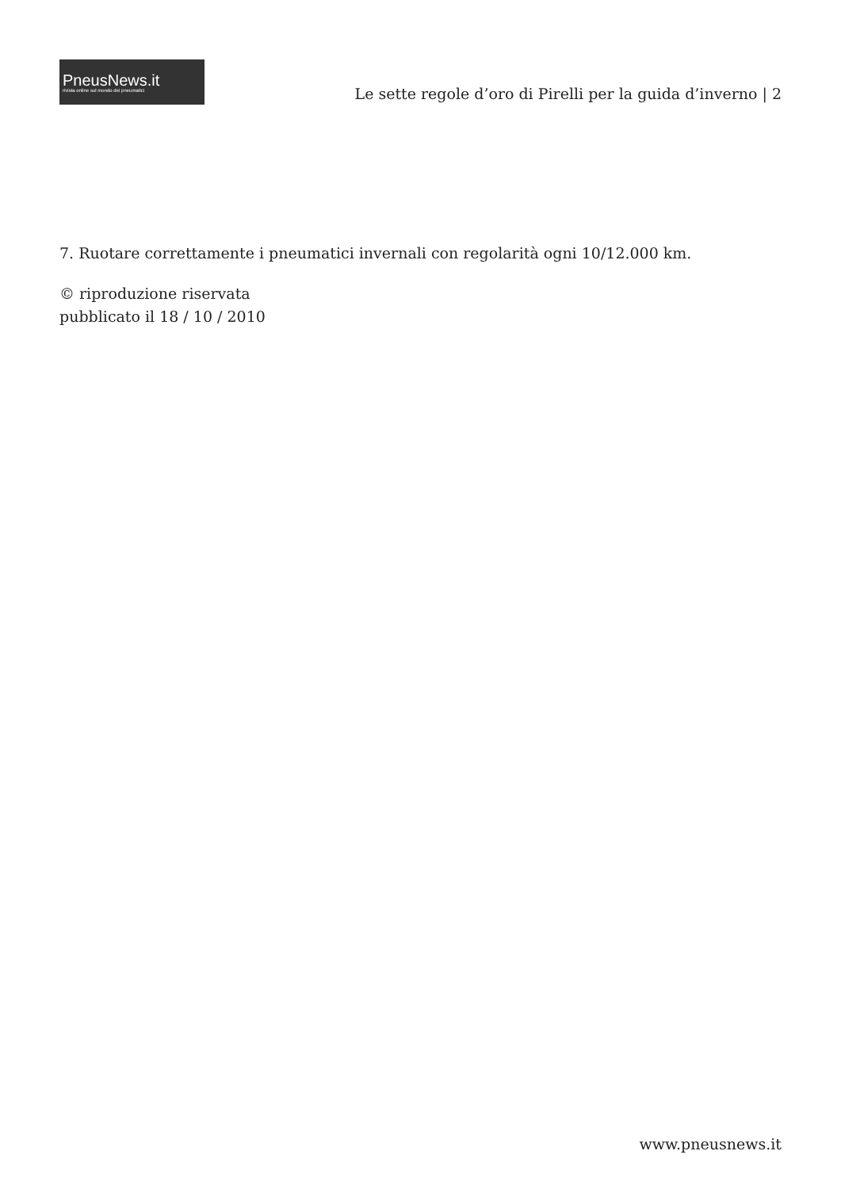PneusNews.it
rivista online sul mondo dei pneumatici
Le sette regole d’oro di Pirelli per la guida d’inverno | 2
7. Ruotare correttamente i pneumatici invernali con regolarità ogni 10/12.000 km.
© riproduzione riservata
pubblicato il 18 / 10 / 2010
www.pneusnews.it